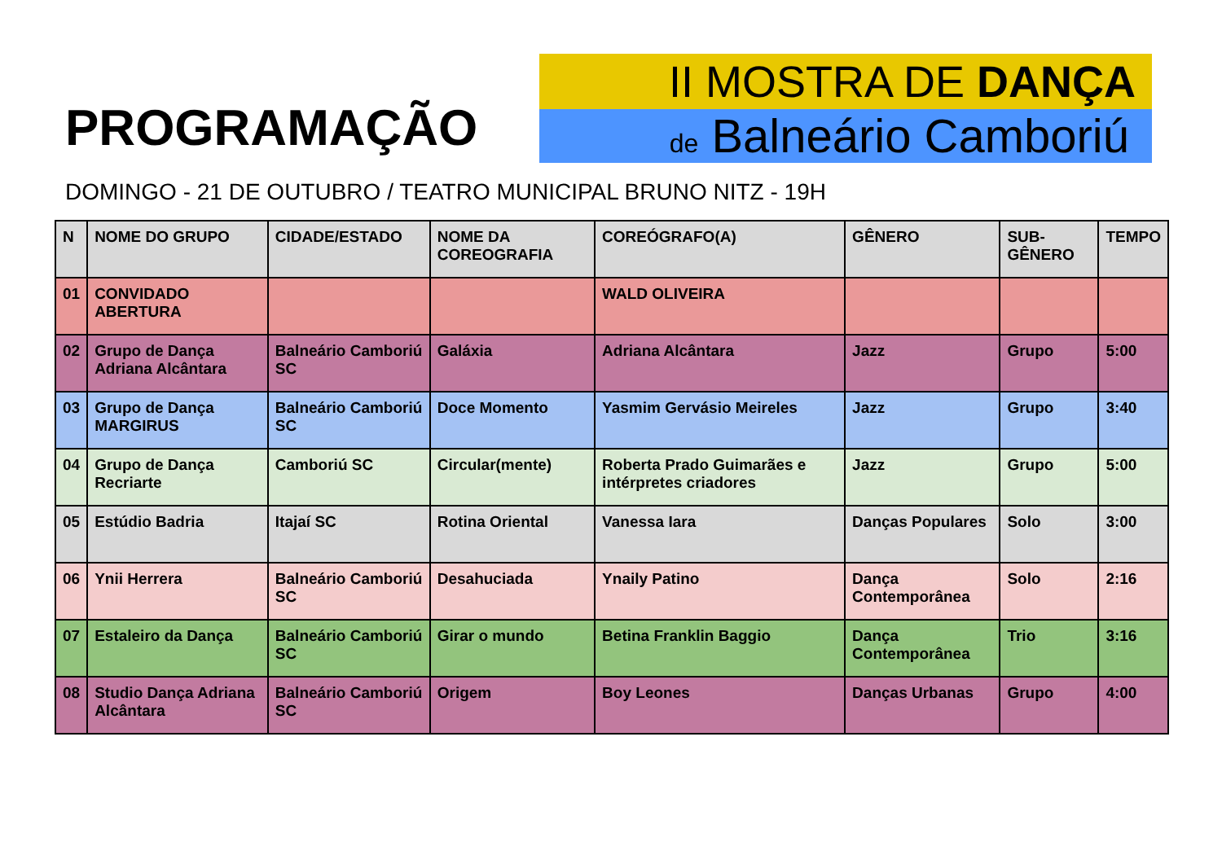PROGRAMAÇÃO
II MOSTRA DE DANÇA
de Balneário Camboriú
DOMINGO - 21 DE OUTUBRO / TEATRO MUNICIPAL BRUNO NITZ - 19H
| N | NOME DO GRUPO | CIDADE/ESTADO | NOME DA COREOGRAFIA | COREÓGRAFO(A) | GÊNERO | SUB-GÊNERO | TEMPO |
| --- | --- | --- | --- | --- | --- | --- | --- |
| 01 | CONVIDADO ABERTURA | | | WALD OLIVEIRA | | | |
| 02 | Grupo de Dança Adriana Alcântara | Balneário Camboriú SC | Galáxia | Adriana Alcântara | Jazz | Grupo | 5:00 |
| 03 | Grupo de Dança MARGIRUS | Balneário Camboriú SC | Doce Momento | Yasmim Gervásio Meireles | Jazz | Grupo | 3:40 |
| 04 | Grupo de Dança Recriarte | Camboriú SC | Circular(mente) | Roberta Prado Guimarães e intérpretes criadores | Jazz | Grupo | 5:00 |
| 05 | Estúdio Badria | Itajaí SC | Rotina Oriental | Vanessa Iara | Danças Populares | Solo | 3:00 |
| 06 | Ynii Herrera | Balneário Camboriú SC | Desahuciada | Ynaily Patino | Dança Contemporânea | Solo | 2:16 |
| 07 | Estaleiro da Dança | Balneário Camboriú SC | Girar o mundo | Betina Franklin Baggio | Dança Contemporânea | Trio | 3:16 |
| 08 | Studio Dança Adriana Alcântara | Balneário Camboriú SC | Origem | Boy Leones | Danças Urbanas | Grupo | 4:00 |